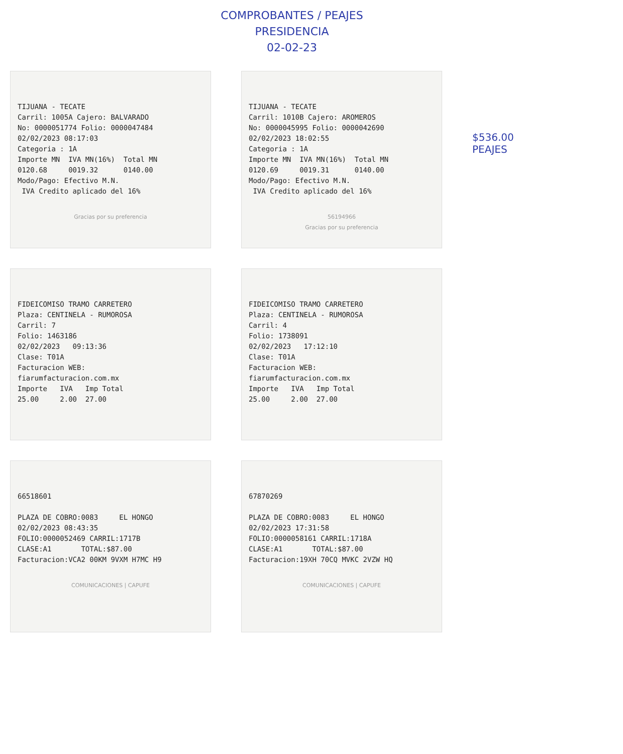COMPROBANTES / PEAJES
PRESIDENCIA
02-02-23
TIJUANA - TECATE Carril: 1005A Cajero: BALVARADO No: 0000051774 Folio: 0000047484 02/02/2023 08:17:03 Categoria : 1A Importe MN IVA MN(16%) Total MN 0120.68 0019.32 0140.00 Modo/Pago: Efectivo M.N. IVA Credito aplicado del 16%
Gracias por su preferencia
TIJUANA - TECATE Carril: 1010B Cajero: AROMEROS No: 0000045995 Folio: 0000042690 02/02/2023 18:02:55 Categoria : 1A Importe MN IVA MN(16%) Total MN 0120.69 0019.31 0140.00 Modo/Pago: Efectivo M.N. IVA Credito aplicado del 16%
56194966
Gracias por su preferencia
$536.00
PEAJES
FIDEICOMISO TRAMO CARRETERO Plaza: CENTINELA - RUMOROSA Carril: 7 Folio: 1463186 02/02/2023 09:13:36 Clase: T01A Facturacion WEB: fiarumfacturacion.com.mx Importe IVA Imp Total 25.00 2.00 27.00
FIDEICOMISO TRAMO CARRETERO Plaza: CENTINELA - RUMOROSA Carril: 4 Folio: 1738091 02/02/2023 17:12:10 Clase: T01A Facturacion WEB: fiarumfacturacion.com.mx Importe IVA Imp Total 25.00 2.00 27.00
66518601 PLAZA DE COBRO:0083 EL HONGO 02/02/2023 08:43:35 FOLIO:0000052469 CARRIL:1717B CLASE:A1 TOTAL:$87.00 Facturacion:VCA2 00KM 9VXM H7MC H9
COMUNICACIONES | CAPUFE
67870269 PLAZA DE COBRO:0083 EL HONGO 02/02/2023 17:31:58 FOLIO:0000058161 CARRIL:1718A CLASE:A1 TOTAL:$87.00 Facturacion:19XH 70CQ MVKC 2VZW HQ
COMUNICACIONES | CAPUFE